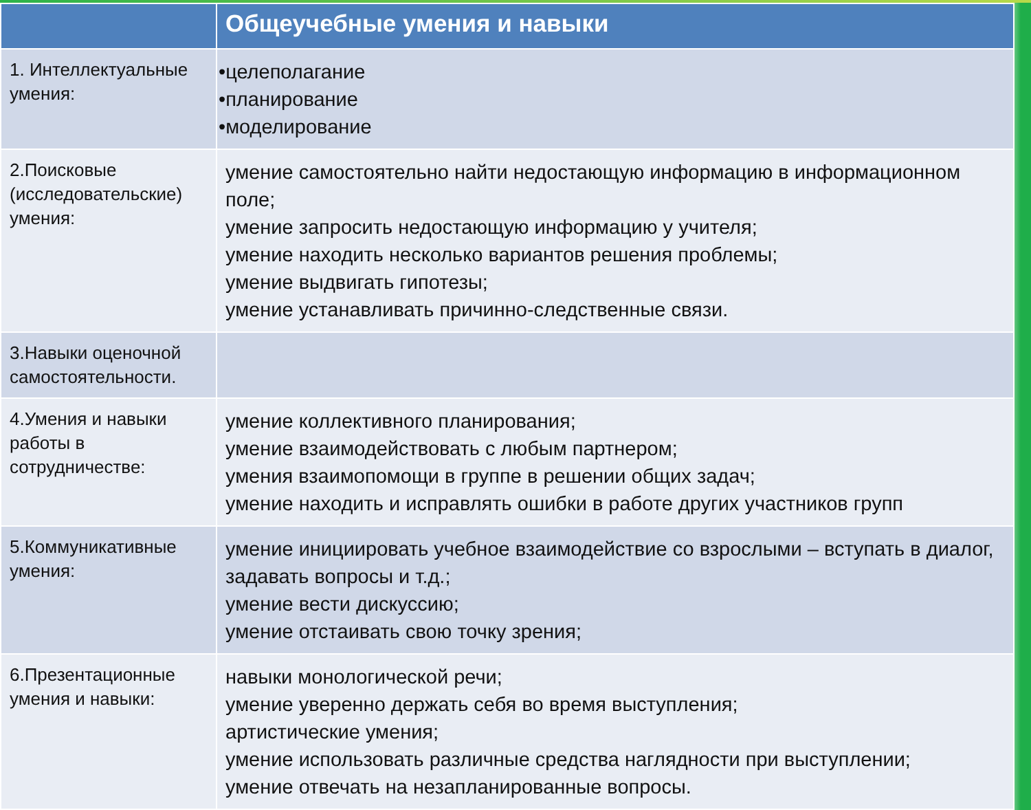| | Общеучебные умения и навыки |
| --- | --- |
| 1. Интеллектуальные умения: | •целеполагание •планирование •моделирование |
| 2.Поисковые (исследовательские) умения: | умение самостоятельно найти недостающую информацию в информационном поле; умение запросить недостающую информацию у учителя; умение находить несколько вариантов решения проблемы; умение выдвигать гипотезы; умение устанавливать причинно-следственные связи. |
| 3.Навыки оценочной самостоятельности. | |
| 4.Умения и навыки работы в сотрудничестве: | умение коллективного планирования; умение взаимодействовать с любым партнером; умения взаимопомощи в группе в решении общих задач; умение находить и исправлять ошибки в работе других участников групп |
| 5.Коммуникативные умения: | умение инициировать учебное взаимодействие со взрослыми – вступать в диалог, задавать вопросы и т.д.; умение вести дискуссию; умение отстаивать свою точку зрения; |
| 6.Презентационные умения и навыки: | навыки монологической речи; умение уверенно держать себя во время выступления; артистические умения; умение использовать различные средства наглядности при выступлении; умение отвечать на незапланированные вопросы. |